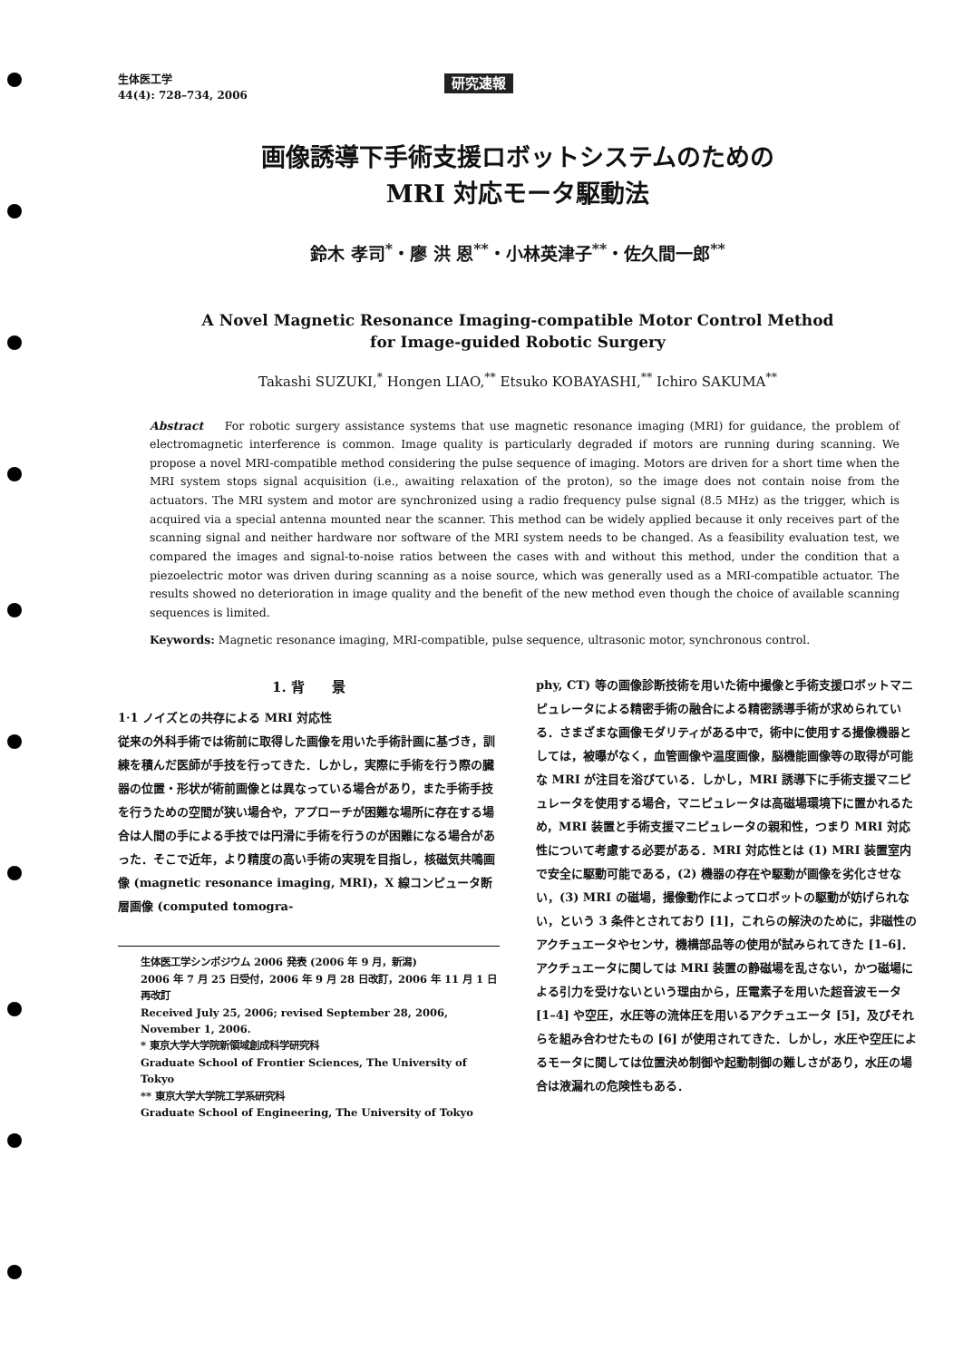生体医工学
44(4): 728–734, 2006
研究速報
画像誘導下手術支援ロボットシステムのための
MRI 対応モータ駆動法
鈴木 孝司<sup>*</sup>・廖 洪 恩<sup>**</sup>・小林英津子<sup>**</sup>・佐久間一郎<sup>**</sup>
A Novel Magnetic Resonance Imaging-compatible Motor Control Method
for Image-guided Robotic Surgery
Takashi SUZUKI,<sup>*</sup> Hongen LIAO,<sup>**</sup> Etsuko KOBAYASHI,<sup>**</sup> Ichiro SAKUMA<sup>**</sup>
Abstract For robotic surgery assistance systems that use magnetic resonance imaging (MRI) for guidance, the problem of electromagnetic interference is common. Image quality is particularly degraded if motors are running during scanning. We propose a novel MRI-compatible method considering the pulse sequence of imaging. Motors are driven for a short time when the MRI system stops signal acquisition (i.e., awaiting relaxation of the proton), so the image does not contain noise from the actuators. The MRI system and motor are synchronized using a radio frequency pulse signal (8.5 MHz) as the trigger, which is acquired via a special antenna mounted near the scanner. This method can be widely applied because it only receives part of the scanning signal and neither hardware nor software of the MRI system needs to be changed. As a feasibility evaluation test, we compared the images and signal-to-noise ratios between the cases with and without this method, under the condition that a piezoelectric motor was driven during scanning as a noise source, which was generally used as a MRI-compatible actuator. The results showed no deterioration in image quality and the benefit of the new method even though the choice of available scanning sequences is limited.
Keywords: Magnetic resonance imaging, MRI-compatible, pulse sequence, ultrasonic motor, synchronous control.
1. 背　　景
1·1 ノイズとの共存による MRI 対応性
従来の外科手術では術前に取得した画像を用いた手術計画に基づき，訓練を積んだ医師が手技を行ってきた．しかし，実際に手術を行う際の臓器の位置・形状が術前画像とは異なっている場合があり，また手術手技を行うための空間が狭い場合や，アプローチが困難な場所に存在する場合は人間の手による手技では円滑に手術を行うのが困難になる場合があった．そこで近年，より精度の高い手術の実現を目指し，核磁気共鳴画像 (magnetic resonance imaging, MRI)，X 線コンピュータ断層画像 (computed tomogra-
生体医工学シンポジウム 2006 発表 (2006 年 9 月，新潟)
2006 年 7 月 25 日受付，2006 年 9 月 28 日改訂，2006 年 11 月 1 日再改訂
Received July 25, 2006; revised September 28, 2006, November 1, 2006.
* 東京大学大学院新領域創成科学研究科
Graduate School of Frontier Sciences, The University of Tokyo
** 東京大学大学院工学系研究科
Graduate School of Engineering, The University of Tokyo
phy, CT) 等の画像診断技術を用いた術中撮像と手術支援ロボットマニピュレータによる精密手術の融合による精密誘導手術が求められている．さまざまな画像モダリティがある中で，術中に使用する撮像機器としては，被曝がなく，血管画像や温度画像，脳機能画像等の取得が可能な MRI が注目を浴びている．しかし，MRI 誘導下に手術支援マニピュレータを使用する場合，マニピュレータは高磁場環境下に置かれるため，MRI 装置と手術支援マニピュレータの親和性，つまり MRI 対応性について考慮する必要がある．MRI 対応性とは (1) MRI 装置室内で安全に駆動可能である，(2) 機器の存在や駆動が画像を劣化させない，(3) MRI の磁場，撮像動作によってロボットの駆動が妨げられない，という 3 条件とされており [1]，これらの解決のために，非磁性のアクチュエータやセンサ，機構部品等の使用が試みられてきた [1–6]．アクチュエータに関しては MRI 装置の静磁場を乱さない，かつ磁場による引力を受けないという理由から，圧電素子を用いた超音波モータ [1–4] や空圧，水圧等の流体圧を用いるアクチュエータ [5]，及びそれらを組み合わせたもの [6] が使用されてきた．しかし，水圧や空圧によるモータに関しては位置決め制御や起動制御の難しさがあり，水圧の場合は液漏れの危険性もある．